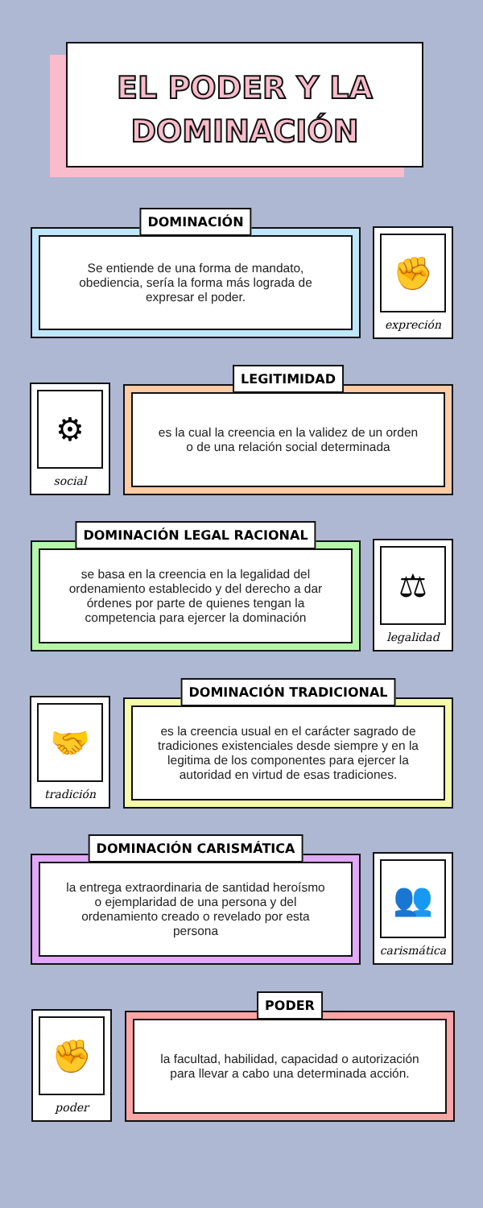EL PODER Y LA DOMINACIÓN
DOMINACIÓN
Se entiende de una forma de mandato, obediencia, sería la forma más lograda de expresar el poder.
✊
expreción
⚙
social
LEGITIMIDAD
es la cual la creencia en la validez de un orden o de una relación social determinada
DOMINACIÓN LEGAL RACIONAL
se basa en la creencia en la legalidad del ordenamiento establecido y del derecho a dar órdenes por parte de quienes tengan la competencia para ejercer la dominación
⚖
legalidad
🤝
tradición
DOMINACIÓN TRADICIONAL
es la creencia usual en el carácter sagrado de tradiciones existenciales desde siempre y en la legitima de los componentes para ejercer la autoridad en virtud de esas tradiciones.
DOMINACIÓN CARISMÁTICA
la entrega extraordinaria de santidad heroísmo o ejemplaridad de una persona y del ordenamiento creado o revelado por esta persona
👥
carismática
✊
poder
PODER
la facultad, habilidad, capacidad o autorización para llevar a cabo una determinada acción.